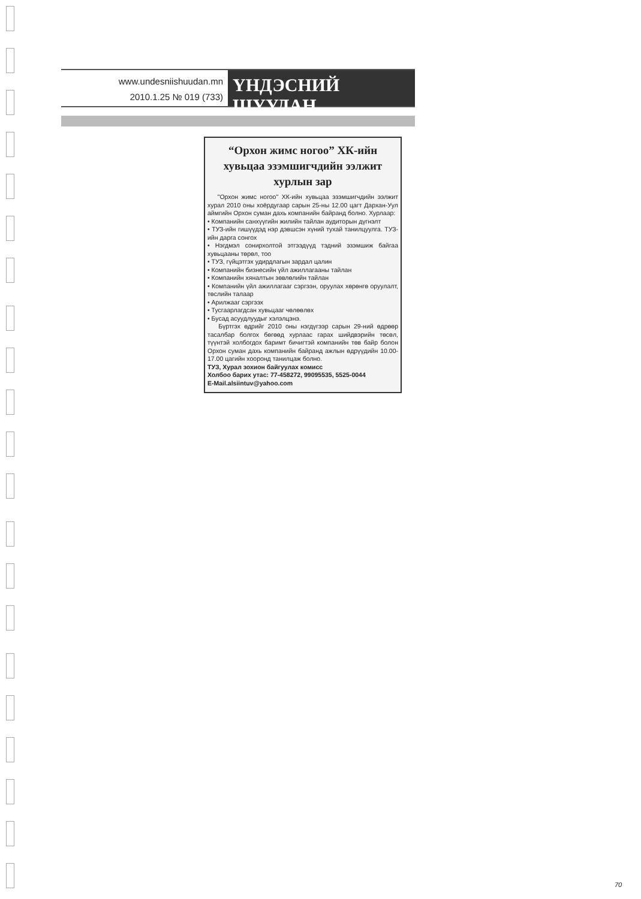www.undesniishuudan.mn
2010.1.25 № 019 (733)
ҮНДЭСНИЙ ШУУДАН
“Орхон жимс ногоо” ХК-ийн хувьцаа эзэмшигчдийн ээлжит хурлын зар
"Орхон жимс ногоо" ХК-ийн хувьцаа эзэмшигчдийн ээлжит хурал 2010 оны хоёрдугаар сарын 25-ны 12.00 цагт Дархан-Уул аймгийн Орхон суман дахь компанийн байранд болно. Хурлаар:
• Компанийн санхүүгийн жилийн тайлан аудиторын дүгнэлт
• ТУЗ-ийн гишүүдэд нэр дэвшсэн хүний тухай танилцуулга. ТУЗ-ийн дарга сонгох
• Нэгдмэл сонирхолтой этгээдүүд тэдний эзэмшиж байгаа хувьцааны төрөл, тоо
• ТУЗ, гүйцэтгэх удирдлагын зардал цалин
• Компанийн бизнесийн үйл ажиллагааны тайлан
• Компанийн хяналтын зөвлөлийн тайлан
• Компанийн үйл ажиллагааг сэргээн, оруулах хөрөнгө оруулалт, төслийн талаар
• Арилжааг сэргээх
• Тусгаарлагдсан хувьцааг чөлөөлөх
• Бусад асуудлуудыг хэлэлцэнэ.
Бүртгэх өдрийг 2010 оны нэгдүгээр сарын 29-ний өдрөөр тасалбар болгох бөгөөд хурлаас гарах шийдвэрийн төсөл, түүнтэй холбогдох баримт бичигтэй компанийн төв байр болон Орхон суман дахь компанийн байранд ажлын өдрүүдийн 10.00-17.00 цагийн хооронд танилцаж болно.
ТУЗ, Хурал зохион байгуулах комисс
Холбоо барих утас: 77-458272, 99095535, 5525-0044
E-Mail.alsiintuv@yahoo.com
70